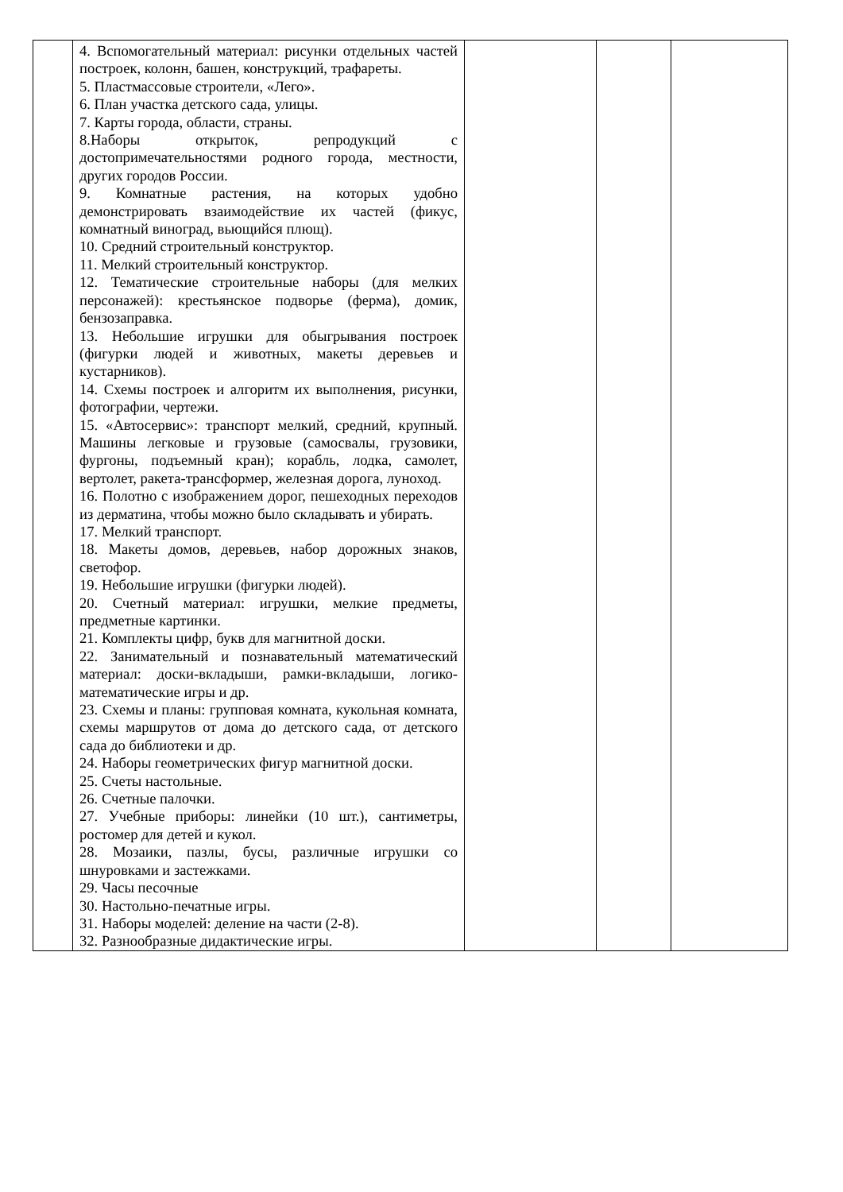| | 4. Вспомогательный материал: рисунки отдельных частей построек, колонн, башен, конструкций, трафареты. 5. Пластмассовые строители, «Лего». 6. План участка детского сада, улицы. 7. Карты города, области, страны. 8.Наборы открыток, репродукций с достопримечательностями родного города, местности, других городов России. 9. Комнатные растения, на которых удобно демонстрировать взаимодействие их частей (фикус, комнатный виноград, вьющийся плющ). 10. Средний строительный конструктор. 11. Мелкий строительный конструктор. 12. Тематические строительные наборы (для мелких персонажей): крестьянское подворье (ферма), домик, бензозаправка. 13. Небольшие игрушки для обыгрывания построек (фигурки людей и животных, макеты деревьев и кустарников). 14. Схемы построек и алгоритм их выполнения, рисунки, фотографии, чертежи. 15. «Автосервис»: транспорт мелкий, средний, крупный. Машины легковые и грузовые (самосвалы, грузовики, фургоны, подъемный кран); корабль, лодка, самолет, вертолет, ракета-трансформер, железная дорога, луноход. 16. Полотно с изображением дорог, пешеходных переходов из дерматина, чтобы можно было складывать и убирать. 17. Мелкий транспорт. 18. Макеты домов, деревьев, набор дорожных знаков, светофор. 19. Небольшие игрушки (фигурки людей). 20. Счетный материал: игрушки, мелкие предметы, предметные картинки. 21. Комплекты цифр, букв для магнитной доски. 22. Занимательный и познавательный математический материал: доски-вкладыши, рамки-вкладыши, логико-математические игры и др. 23. Схемы и планы: групповая комната, кукольная комната, схемы маршрутов от дома до детского сада, от детского сада до библиотеки и др. 24. Наборы геометрических фигур магнитной доски. 25. Счеты настольные. 26. Счетные палочки. 27. Учебные приборы: линейки (10 шт.), сантиметры, ростомер для детей и кукол. 28. Мозаики, пазлы, бусы, различные игрушки со шнуровками и застежками. 29. Часы песочные 30. Настольно-печатные игры. 31. Наборы моделей: деление на части (2-8). 32. Разнообразные дидактические игры. | | | |